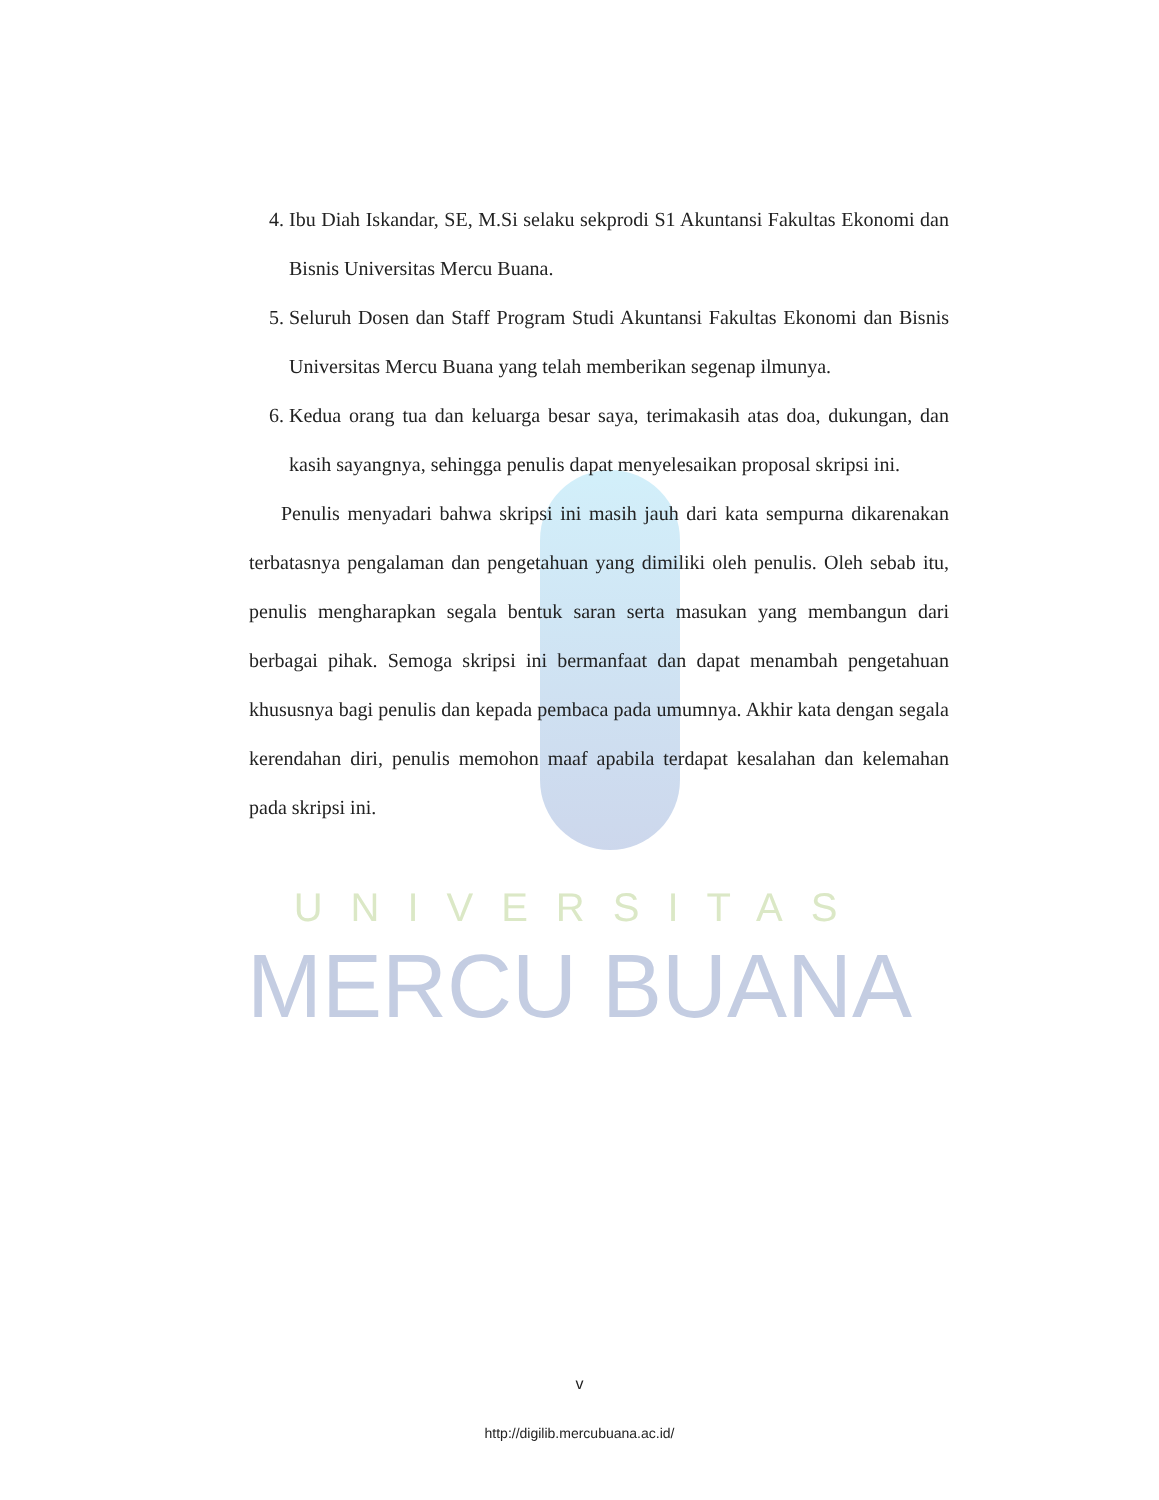UNIVERSITAS
MERCU BUANA
4. Ibu Diah Iskandar, SE, M.Si selaku sekprodi S1 Akuntansi Fakultas Ekonomi dan Bisnis Universitas Mercu Buana.
5. Seluruh Dosen dan Staff Program Studi Akuntansi Fakultas Ekonomi dan Bisnis Universitas Mercu Buana yang telah memberikan segenap ilmunya.
6. Kedua orang tua dan keluarga besar saya, terimakasih atas doa, dukungan, dan kasih sayangnya, sehingga penulis dapat menyelesaikan proposal skripsi ini.
Penulis menyadari bahwa skripsi ini masih jauh dari kata sempurna dikarenakan terbatasnya pengalaman dan pengetahuan yang dimiliki oleh penulis. Oleh sebab itu, penulis mengharapkan segala bentuk saran serta masukan yang membangun dari berbagai pihak. Semoga skripsi ini bermanfaat dan dapat menambah pengetahuan khususnya bagi penulis dan kepada pembaca pada umumnya. Akhir kata dengan segala kerendahan diri, penulis memohon maaf apabila terdapat kesalahan dan kelemahan pada skripsi ini.
v
http://digilib.mercubuana.ac.id/